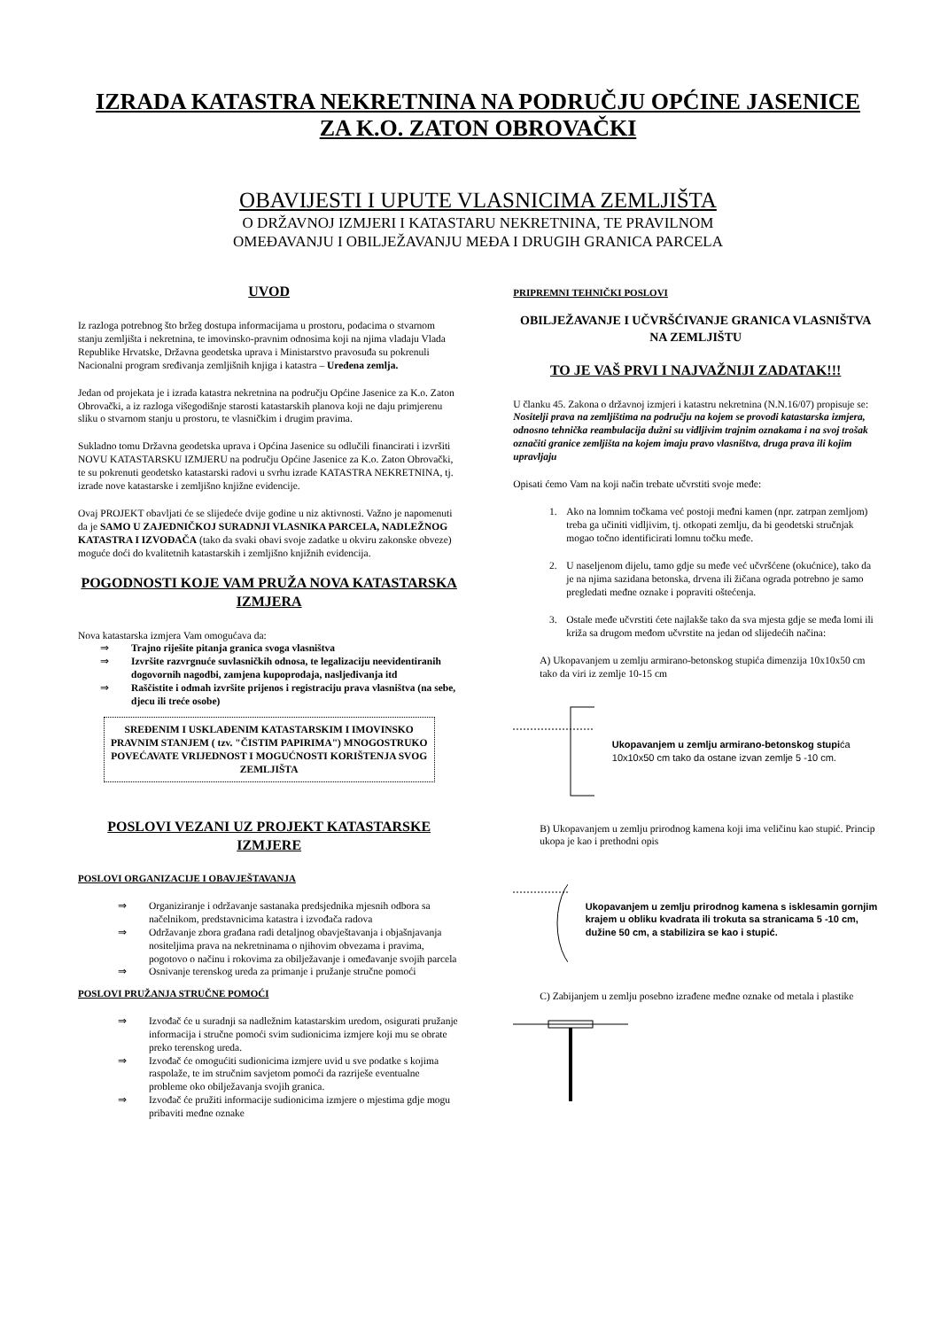IZRADA KATASTRA NEKRETNINA NA PODRUČJU OPĆINE JASENICE ZA K.O. ZATON OBROVAČKI
OBAVIJESTI I UPUTE VLASNICIMA ZEMLJIŠTA
O DRŽAVNOJ IZMJERI I KATASTARU NEKRETNINA, TE PRAVILNOM
OMEĐAVANJU I OBILJEŽAVANJU MEĐA I DRUGIH GRANICA PARCELA
UVOD
Iz razloga potrebnog što bržeg dostupa informacijama u prostoru, podacima o stvarnom stanju zemljišta i nekretnina, te imovinsko-pravnim odnosima koji na njima vladaju Vlada Republike Hrvatske, Državna geodetska uprava i Ministarstvo pravosuđa su pokrenuli Nacionalni program sređivanja zemljišnih knjiga i katastra – Uređena zemlja.
Jedan od projekata je i izrada katastra nekretnina na području Općine Jasenice za K.o. Zaton Obrovački, a iz razloga višegodišnje starosti katastarskih planova koji ne daju primjerenu sliku o stvarnom stanju u prostoru, te vlasničkim i drugim pravima.
Sukladno tomu Državna geodetska uprava i Općina Jasenice su odlučili financirati i izvršiti NOVU KATASTARSKU IZMJERU na području Općine Jasenice za K.o. Zaton Obrovački, te su pokrenuti geodetsko katastarski radovi u svrhu izrade KATASTRA NEKRETNINA, tj. izrade nove katastarske i zemljišno knjižne evidencije.
Ovaj PROJEKT obavljati će se slijedeće dvije godine u niz aktivnosti. Važno je napomenuti da je SAMO U ZAJEDNIČKOJ SURADNJI VLASNIKA PARCELA, NADLEŽNOG KATASTRA I IZVOĐAČA (tako da svaki obavi svoje zadatke u okviru zakonske obveze) moguće doći do kvalitetnih katastarskih i zemljišno knjižnih evidencija.
POGODNOSTI KOJE VAM PRUŽA NOVA KATASTARSKA IZMJERA
Nova katastarska izmjera Vam omogućava da:
⇒ Trajno riješite pitanja granica svoga vlasništva
⇒ Izvršite razvrgnuće suvlasničkih odnosa, te legalizaciju neevidentiranih dogovornih nagodbi, zamjena kupoprodaja, nasljeđivanja itd
⇒ Raščistite i odmah izvršite prijenos i registraciju prava vlasništva (na sebe, djecu ili treće osobe)
SREĐENIM I USKLAĐENIM KATASTARSKIM I IMOVINSKO PRAVNIM STANJEM ( tzv. "ČISTIM PAPIRIMA") MNOGOSTRUKO POVEĆAVATE VRIJEDNOST I MOGUĆNOSTI KORIŠTENJA SVOG ZEMLJIŠTA
POSLOVI VEZANI UZ PROJEKT KATASTARSKE IZMJERE
POSLOVI ORGANIZACIJE I OBAVJEŠTAVANJA
⇒ Organiziranje i održavanje sastanaka predsjednika mjesnih odbora sa načelnikom, predstavnicima katastra i izvođača radova
⇒ Održavanje zbora građana radi detaljnog obavještavanja i objašnjavanja nositeljima prava na nekretninama o njihovim obvezama i pravima, pogotovo o načinu i rokovima za obilježavanje i omeđavanje svojih parcela
⇒ Osnivanje terenskog ureda za primanje i pružanje stručne pomoći
POSLOVI PRUŽANJA STRUČNE POMOĆI
⇒ Izvođač će u suradnji sa nadležnim katastarskim uredom, osigurati pružanje informacija i stručne pomoći svim sudionicima izmjere koji mu se obrate preko terenskog ureda.
⇒ Izvođač će omogućiti sudionicima izmjere uvid u sve podatke s kojima raspolaže, te im stručnim savjetom pomoći da razriješe eventualne probleme oko obilježavanja svojih granica.
⇒ Izvođač će pružiti informacije sudionicima izmjere o mjestima gdje mogu pribaviti međne oznake
PRIPREMNI TEHNIČKI POSLOVI
OBILJEŽAVANJE I UČVRŠĆIVANJE GRANICA VLASNIŠTVA NA ZEMLJIŠTU
TO JE VAŠ PRVI I NAJVAŽNIJI ZADATAK!!!
U članku 45. Zakona o državnoj izmjeri i katastru nekretnina (N.N.16/07) propisuje se:
Nositelji prava na zemljištima na području na kojem se provodi katastarska izmjera, odnosno tehnička reambulacija dužni su vidljivim trajnim oznakama i na svoj trošak označiti granice zemljišta na kojem imaju pravo vlasništva, druga prava ili kojim upravljaju
Opisati ćemo Vam na koji način trebate učvrstiti svoje međe:
1. Ako na lomnim točkama već postoji međni kamen (npr. zatrpan zemljom) treba ga učiniti vidljivim, tj. otkopati zemlju, da bi geodetski stručnjak mogao točno identificirati lomnu točku međe.
2. U naseljenom dijelu, tamo gdje su međe već učvršćene (okućnice), tako da je na njima sazidana betonska, drvena ili žičana ograda potrebno je samo pregledati međne oznake i popraviti oštećenja.
3. Ostale međe učvrstiti ćete najlakše tako da sva mjesta gdje se međa lomi ili križa sa drugom međom učvrstite na jedan od slijedećih načina:
A) Ukopavanjem u zemlju armirano-betonskog stupića dimenzija 10x10x50 cm tako da viri iz zemlje 10-15 cm
Ukopavanjem u zemlju armirano-betonskog stupića 10x10x50 cm tako da ostane izvan zemlje 5 -10 cm.
B) Ukopavanjem u zemlju prirodnog kamena koji ima veličinu kao stupić. Princip ukopa je kao i prethodni opis
Ukopavanjem u zemlju prirodnog kamena s isklesamin gornjim krajem u obliku kvadrata ili trokuta sa stranicama 5 -10 cm, dužine 50 cm, a stabilizira se kao i stupić.
C) Zabijanjem u zemlju posebno izrađene međne oznake od metala i plastike